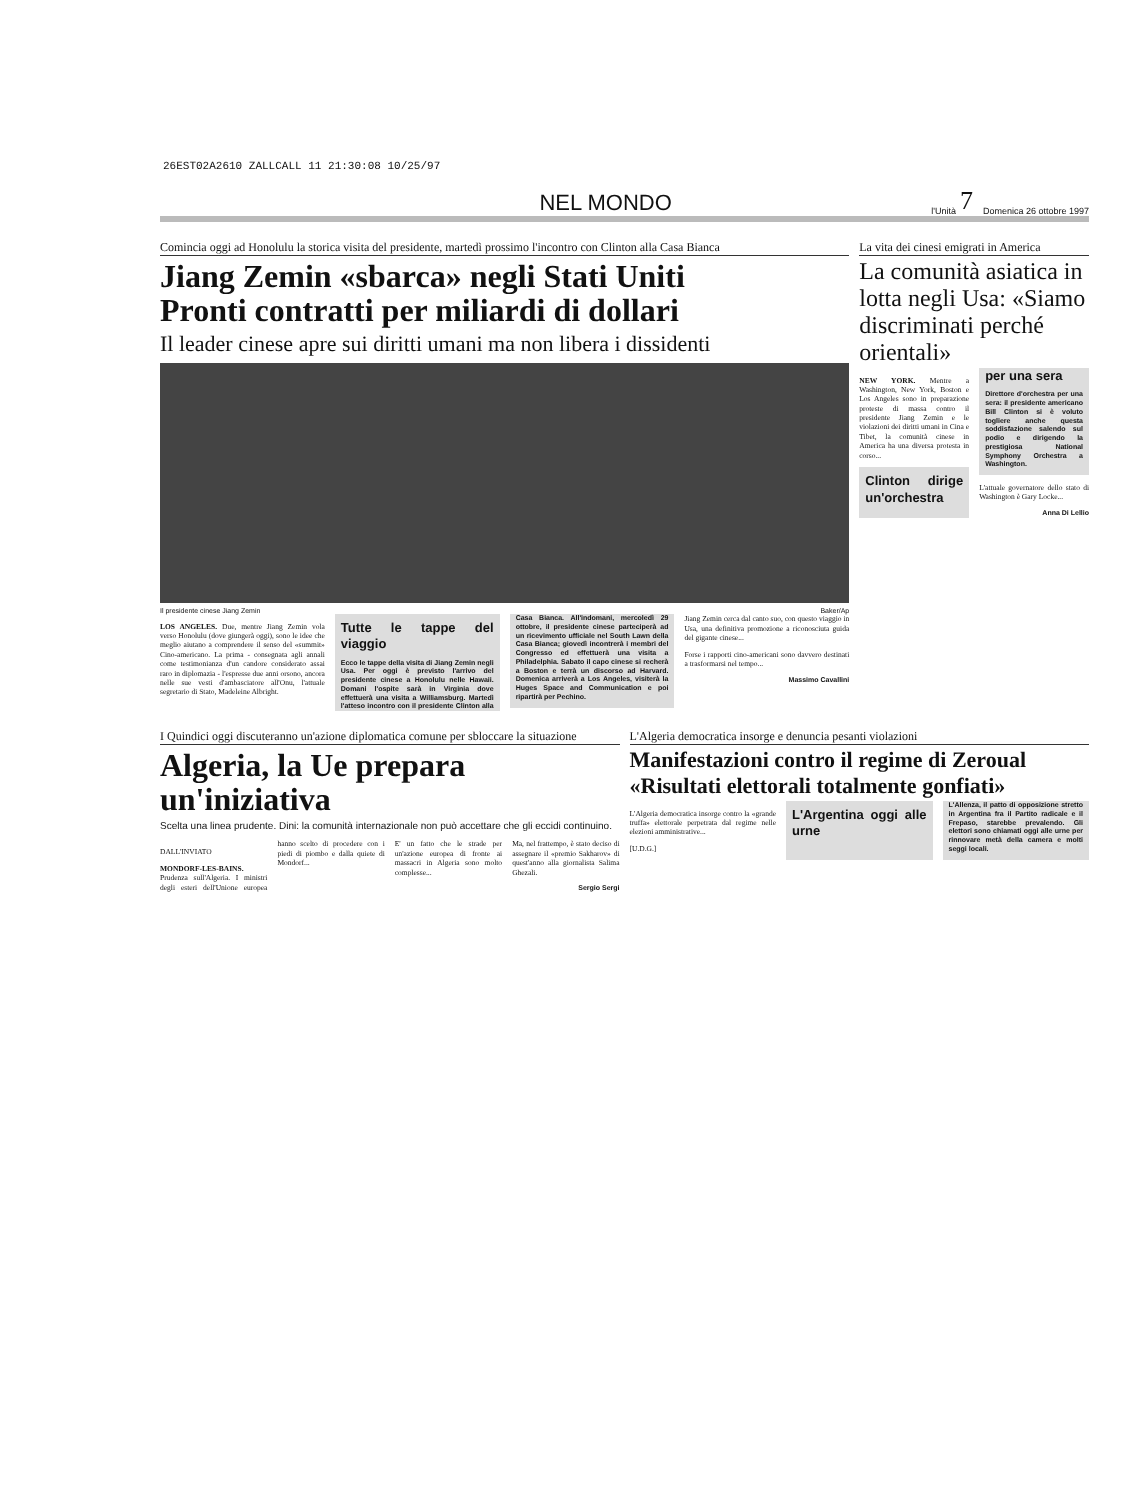26EST02A2610 ZALLCALL 11 21:30:08 10/25/97
NEL MONDO
l'Unità 7 Domenica 26 ottobre 1997
Comincia oggi ad Honolulu la storica visita del presidente, martedì prossimo l'incontro con Clinton alla Casa Bianca
Jiang Zemin «sbarca» negli Stati Uniti
Pronti contratti per miliardi di dollari
Il leader cinese apre sui diritti umani ma non libera i dissidenti
Il presidente cinese Jiang Zemin Baker/Ap
LOS ANGELES. Due, mentre Jiang Zemin vola verso Honolulu (dove giungerà oggi), sono le idee che meglio aiutano a comprendere il senso del «summit» Cino-americano. La prima - consegnata agli annali come testimonianza d'un candore considerato assai raro in diplomazia - l'espresse due anni orsono, ancora nelle sue vesti d'ambasciatore all'Onu, l'attuale segretario di Stato, Madeleine Albright.
Tutte le tappe del viaggio
Ecco le tappe della visita di Jiang Zemin negli Usa. Per oggi è previsto l'arrivo del presidente cinese a Honolulu nelle Hawaii. Domani l'ospite sarà in Virginia dove effettuerà una visita a Williamsburg. Martedì l'atteso incontro con il presidente Clinton alla Casa Bianca. All'indomani, mercoledì 29 ottobre, il presidente cinese parteciperà ad un ricevimento ufficiale nel South Lawn della Casa Bianca; giovedì incontrerà i membri del Congresso ed effettuerà una visita a Philadelphia. Sabato il capo cinese si recherà a Boston e terrà un discorso ad Harvard. Domenica arriverà a Los Angeles, visiterà la Huges Space and Communication e poi ripartirà per Pechino.
Jiang Zemin cerca dal canto suo, con questo viaggio in Usa, una definitiva promozione a riconosciuta guida del gigante cinese...
Forse i rapporti cino-americani sono davvero destinati a trasformarsi nel tempo...
Massimo Cavallini
La vita dei cinesi emigrati in America
La comunità asiatica in lotta negli Usa: «Siamo discriminati perché orientali»
NEW YORK. Mentre a Washington, New York, Boston e Los Angeles sono in preparazione proteste di massa contro il presidente Jiang Zemin e le violazioni dei diritti umani in Cina e Tibet, la comunità cinese in America ha una diversa protesta in corso...
Clinton dirige un'orchestra per una sera
Direttore d'orchestra per una sera: il presidente americano Bill Clinton si è voluto togliere anche questa soddisfazione salendo sul podio e dirigendo la prestigiosa National Symphony Orchestra a Washington.
L'attuale governatore dello stato di Washington è Gary Locke...
Anna Di Lellio
I Quindici oggi discuteranno un'azione diplomatica comune per sbloccare la situazione
Algeria, la Ue prepara un'iniziativa
Scelta una linea prudente. Dini: la comunità internazionale non può accettare che gli eccidi continuino.
DALL'INVIATO
MONDORF-LES-BAINS. Prudenza sull'Algeria. I ministri degli esteri dell'Unione europea hanno scelto di procedere con i piedi di piombo e dalla quiete di Mondorf...
E' un fatto che le strade per un'azione europea di fronte ai massacri in Algeria sono molto complesse...
Ma, nel frattempo, è stato deciso di assegnare il «premio Sakharov» di quest'anno alla giornalista Salima Ghezali.
Sergio Sergi
L'Algeria democratica insorge e denuncia pesanti violazioni
Manifestazioni contro il regime di Zeroual «Risultati elettorali totalmente gonfiati»
L'Algeria democratica insorge contro la «grande truffa» elettorale perpetrata dal regime nelle elezioni amministrative...
[U.D.G.]
L'Argentina oggi alle urne
L'Allenza, il patto di opposizione stretto in Argentina fra il Partito radicale e il Frepaso, starebbe prevalendo. Gli elettori sono chiamati oggi alle urne per rinnovare metà della camera e molti seggi locali.